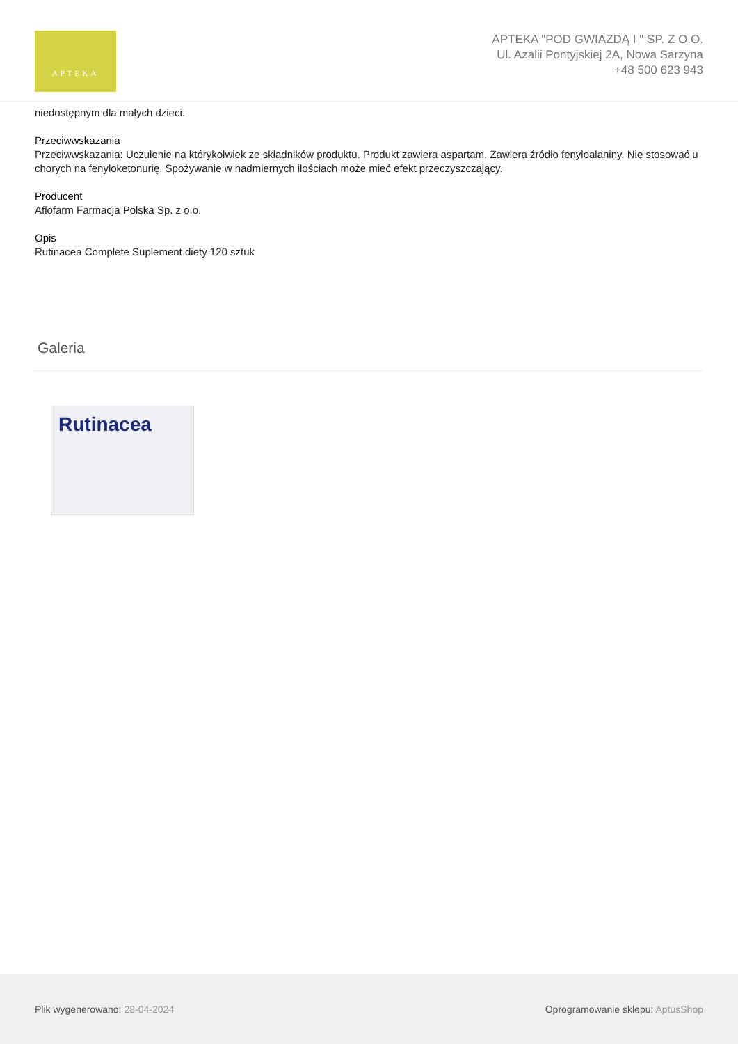APTEKA
APTEKA "POD GWIAZDĄ I " SP. Z O.O.
Ul. Azalii Pontyjskiej 2A, Nowa Sarzyna
+48 500 623 943
niedostępnym dla małych dzieci.
Przeciwwskazania
Przeciwwskazania: Uczulenie na którykolwiek ze składników produktu. Produkt zawiera aspartam. Zawiera źródło fenyloalaniny. Nie stosować u chorych na fenyloketonurię. Spożywanie w nadmiernych ilościach może mieć efekt przeczyszczający.
Producent
Aflofarm Farmacja Polska Sp. z o.o.
Opis
Rutinacea Complete Suplement diety 120 sztuk
Galeria
Rutinacea
Plik wygenerowano: 28-04-2024
Oprogramowanie sklepu: AptusShop